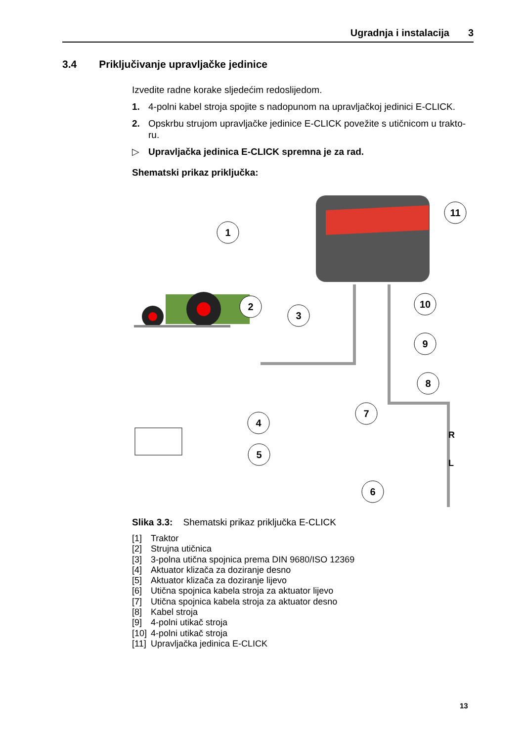Ugradnja i instalacija 3
3.4 Priključivanje upravljačke jedinice
Izvedite radne korake sljedećim redoslijedom.
1. 4-polni kabel stroja spojite s nadopunom na upravljačkoj jedinici E-CLICK.
2. Opskrbu strujom upravljačke jedinice E-CLICK povežite s utičnicom u trakto-ru.
▷ Upravljačka jedinica E-CLICK spremna je za rad.
Shematski prikaz priključka:
1
2
3
4
5
6
7
8
9
10
11
R
L
Slika 3.3: Shematski prikaz priključka E-CLICK
[1] Traktor
[2] Strujna utičnica
[3] 3-polna utična spojnica prema DIN 9680/ISO 12369
[4] Aktuator klizača za doziranje desno
[5] Aktuator klizača za doziranje lijevo
[6] Utična spojnica kabela stroja za aktuator lijevo
[7] Utična spojnica kabela stroja za aktuator desno
[8] Kabel stroja
[9] 4-polni utikač stroja
[10] 4-polni utikač stroja
[11] Upravljačka jedinica E-CLICK
13